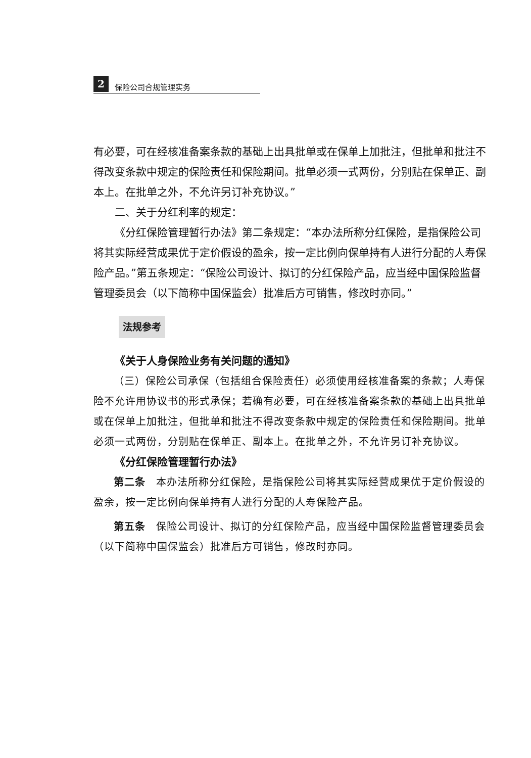2 保险公司合规管理实务
有必要，可在经核准备案条款的基础上出具批单或在保单上加批注，但批单和批注不得改变条款中规定的保险责任和保险期间。批单必须一式两份，分别贴在保单正、副本上。在批单之外，不允许另订补充协议。”
二、关于分红利率的规定：
《分红保险管理暂行办法》第二条规定：“本办法所称分红保险，是指保险公司将其实际经营成果优于定价假设的盈余，按一定比例向保单持有人进行分配的人寿保险产品。”第五条规定：“保险公司设计、拟订的分红保险产品，应当经中国保险监督管理委员会（以下简称中国保监会）批准后方可销售，修改时亦同。”
法规参考
《关于人身保险业务有关问题的通知》
（三）保险公司承保（包括组合保险责任）必须使用经核准备案的条款；人寿保险不允许用协议书的形式承保；若确有必要，可在经核准备案条款的基础上出具批单或在保单上加批注，但批单和批注不得改变条款中规定的保险责任和保险期间。批单必须一式两份，分别贴在保单正、副本上。在批单之外，不允许另订补充协议。
《分红保险管理暂行办法》
第二条　本办法所称分红保险，是指保险公司将其实际经营成果优于定价假设的盈余，按一定比例向保单持有人进行分配的人寿保险产品。
第五条　保险公司设计、拟订的分红保险产品，应当经中国保险监督管理委员会（以下简称中国保监会）批准后方可销售，修改时亦同。